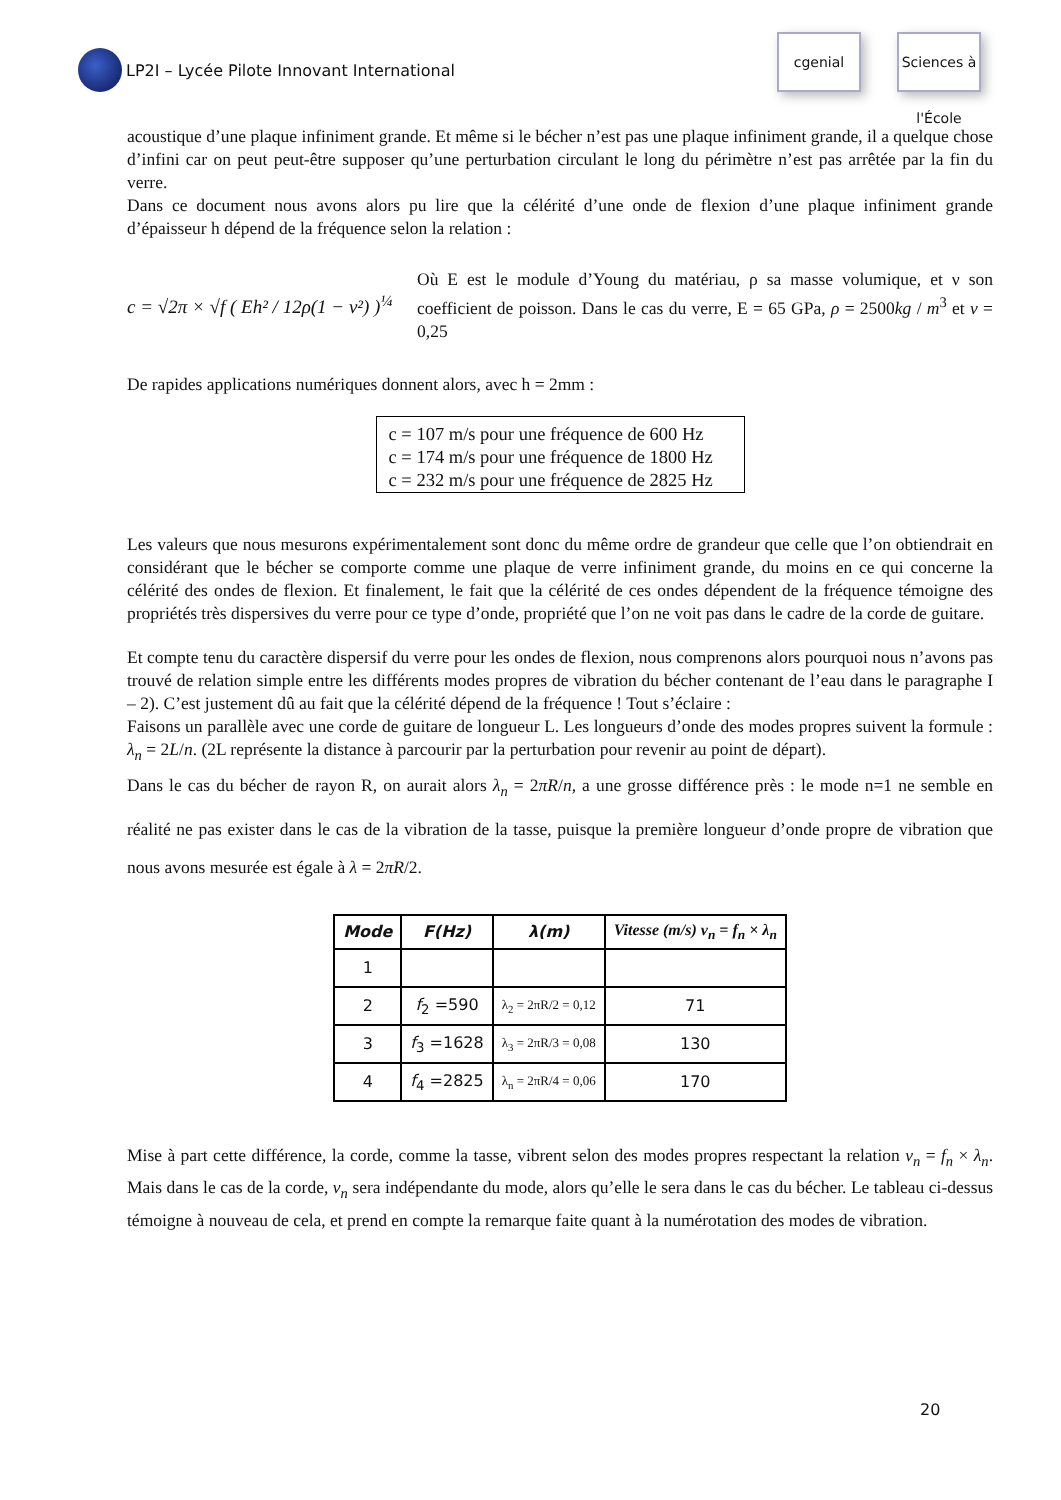LP2I – Lycée Pilote Innovant International
cgenial Sciences à l'École
acoustique d’une plaque infiniment grande. Et même si le bécher n’est pas une plaque infiniment grande, il a quelque chose d’infini car on peut peut-être supposer qu’une perturbation circulant le long du périmètre n’est pas arrêtée par la fin du verre.
Dans ce document nous avons alors pu lire que la célérité d’une onde de flexion d’une plaque infiniment grande d’épaisseur h dépend de la fréquence selon la relation :
c = √2π × √f ( Eh² / 12ρ(1 − ν²) )<sup>¼</sup>
Où E est le module d’Young du matériau, ρ sa masse volumique, et ν son coefficient de poisson. Dans le cas du verre, E = 65 GPa, ρ = 2500kg / m<sup>3</sup> et ν = 0,25
De rapides applications numériques donnent alors, avec h = 2mm :
c = 107 m/s pour une fréquence de 600 Hz
c = 174 m/s pour une fréquence de 1800 Hz
c = 232 m/s pour une fréquence de 2825 Hz
Les valeurs que nous mesurons expérimentalement sont donc du même ordre de grandeur que celle que l’on obtiendrait en considérant que le bécher se comporte comme une plaque de verre infiniment grande, du moins en ce qui concerne la célérité des ondes de flexion. Et finalement, le fait que la célérité de ces ondes dépendent de la fréquence témoigne des propriétés très dispersives du verre pour ce type d’onde, propriété que l’on ne voit pas dans le cadre de la corde de guitare.
Et compte tenu du caractère dispersif du verre pour les ondes de flexion, nous comprenons alors pourquoi nous n’avons pas trouvé de relation simple entre les différents modes propres de vibration du bécher contenant de l’eau dans le paragraphe I – 2). C’est justement dû au fait que la célérité dépend de la fréquence ! Tout s’éclaire :
Faisons un parallèle avec une corde de guitare de longueur L. Les longueurs d’onde des modes propres suivent la formule : λ<sub>n</sub> = 2L/n. (2L représente la distance à parcourir par la perturbation pour revenir au point de départ).
Dans le cas du bécher de rayon R, on aurait alors λ<sub>n</sub> = 2πR/n, a une grosse différence près : le mode n=1 ne semble en réalité ne pas exister dans le cas de la vibration de la tasse, puisque la première longueur d’onde propre de vibration que nous avons mesurée est égale à λ = 2πR/2.
| Mode | F(Hz) | λ(m) | Vitesse (m/s) v<sub>n</sub> = f<sub>n</sub> × λ<sub>n</sub> |
| --- | --- | --- | --- |
| 1 | | | |
| 2 | f<sub>2</sub> =590 | λ<sub>2</sub> = 2πR/2 = 0,12 | 71 |
| 3 | f<sub>3</sub> =1628 | λ<sub>3</sub> = 2πR/3 = 0,08 | 130 |
| 4 | f<sub>4</sub> =2825 | λ<sub>n</sub> = 2πR/4 = 0,06 | 170 |
Mise à part cette différence, la corde, comme la tasse, vibrent selon des modes propres respectant la relation v<sub>n</sub> = f<sub>n</sub> × λ<sub>n</sub>. Mais dans le cas de la corde, v<sub>n</sub> sera indépendante du mode, alors qu’elle le sera dans le cas du bécher. Le tableau ci-dessus témoigne à nouveau de cela, et prend en compte la remarque faite quant à la numérotation des modes de vibration.
20